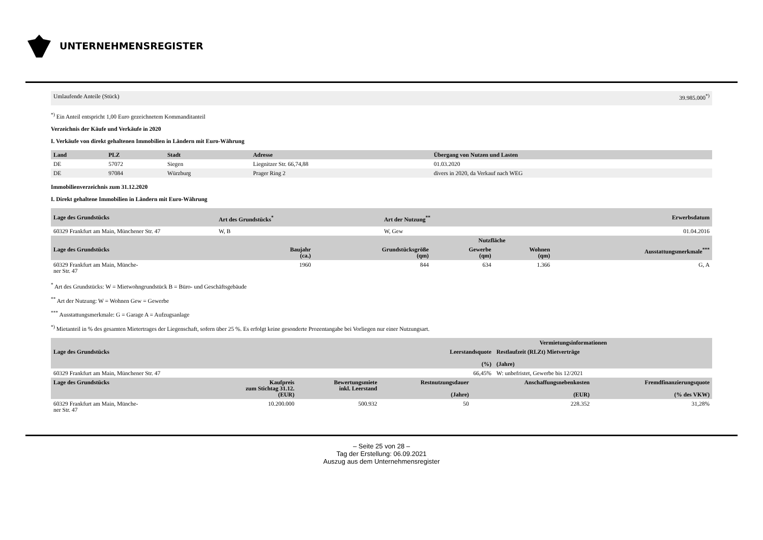UNTERNEHMENSREGISTER
| Umlaufende Anteile (Stück) | 39.985.000<sup>*)</sup> |
<sup>*)</sup> Ein Anteil entspricht 1,00 Euro gezeichnetem Kommanditanteil
Verzeichnis der Käufe und Verkäufe in 2020
I. Verkäufe von direkt gehaltenen Immobilien in Ländern mit Euro-Währung
| Land | PLZ | Stadt | Adresse | Übergang von Nutzen und Lasten |
| --- | --- | --- | --- | --- |
| DE | 57072 | Siegen | Liegnitzer Str. 66,74,88 | 01.03.2020 |
| DE | 97084 | Würzburg | Prager Ring 2 | divers in 2020, da Verkauf nach WEG |
Immobilienverzeichnis zum 31.12.2020
I. Direkt gehaltene Immobilien in Ländern mit Euro-Währung
| Lage des Grundstücks | Art des Grundstücks<sup>*</sup> | Art der Nutzung<sup>**</sup> | Erwerbsdatum |
| --- | --- | --- | --- |
| 60329 Frankfurt am Main, Münchener Str. 47 | W, B | W, Gew | 01.04.2016 |
| | | | Nutzfläche | | |
| --- | --- | --- | --- | --- | --- |
| Lage des Grundstücks | Baujahr (ca.) | Grundstücksgröße (qm) | Gewerbe (qm) | Wohnen (qm) | Ausstattungsmerkmale<sup>***</sup> |
| 60329 Frankfurt am Main, Münche- ner Str. 47 | 1960 | 844 | 634 | 1.366 | G, A |
<sup>*</sup> Art des Grundstücks: W = Mietwohngrundstück B = Büro- und Geschäftsgebäude
<sup>**</sup> Art der Nutzung: W = Wohnen Gew = Gewerbe
<sup>***</sup> Ausstattungsmerkmale: G = Garage A = Aufzugsanlage
<sup>*)</sup> Mietanteil in % des gesamten Mietertrages der Liegenschaft, sofern über 25 %. Es erfolgt keine gesonderte Prozentangabe bei Vorliegen nur einer Nutzungsart.
| | Vermietungsinformationen | |
| --- | --- | --- |
| Lage des Grundstücks | Leerstandsquote (%) | Restlaufzeit (RLZt) Mietverträge (Jahre) |
| 60329 Frankfurt am Main, Münchener Str. 47 | 66,45% | W: unbefristet, Gewerbe bis 12/2021 |
| Lage des Grundstücks | Kaufpreis zum Stichtag 31.12. (EUR) | Bewertungsmiete inkl. Leerstand | Restnutzungsdauer (Jahre) | Anschaffungsnebenkosten (EUR) | Fremdfinanzierungsquote (% des VKW) |
| --- | --- | --- | --- | --- | --- |
| 60329 Frankfurt am Main, Münche- ner Str. 47 | 10.200.000 | 500.932 | 50 | 228.352 | 31,28% |
– Seite 25 von 28 –
Tag der Erstellung: 06.09.2021
Auszug aus dem Unternehmensregister